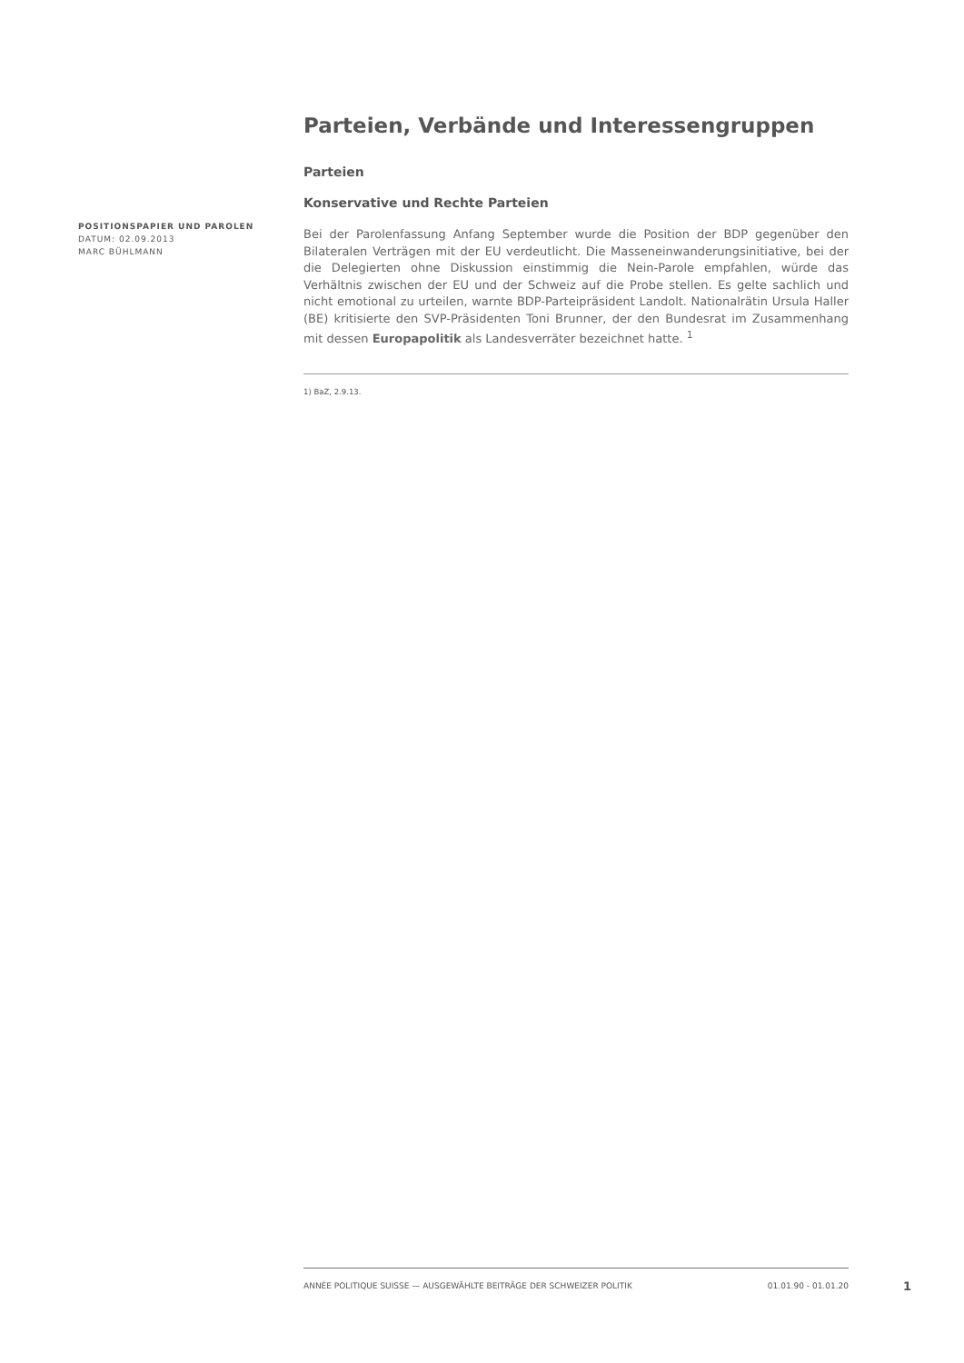Parteien, Verbände und Interessengruppen
Parteien
Konservative und Rechte Parteien
Bei der Parolenfassung Anfang September wurde die Position der BDP gegenüber den Bilateralen Verträgen mit der EU verdeutlicht. Die Masseneinwanderungsinitiative, bei der die Delegierten ohne Diskussion einstimmig die Nein-Parole empfahlen, würde das Verhältnis zwischen der EU und der Schweiz auf die Probe stellen. Es gelte sachlich und nicht emotional zu urteilen, warnte BDP-Parteipräsident Landolt. Nationalrätin Ursula Haller (BE) kritisierte den SVP-Präsidenten Toni Brunner, der den Bundesrat im Zusammenhang mit dessen Europapolitik als Landesverräter bezeichnet hatte. <sup>1</sup>
1) BaZ, 2.9.13.
POSITIONSPAPIER UND PAROLEN
DATUM: 02.09.2013
MARC BÜHLMANN
ANNÉE POLITIQUE SUISSE — AUSGEWÄHLTE BEITRÄGE DER SCHWEIZER POLITIK 01.01.90 - 01.01.20
1